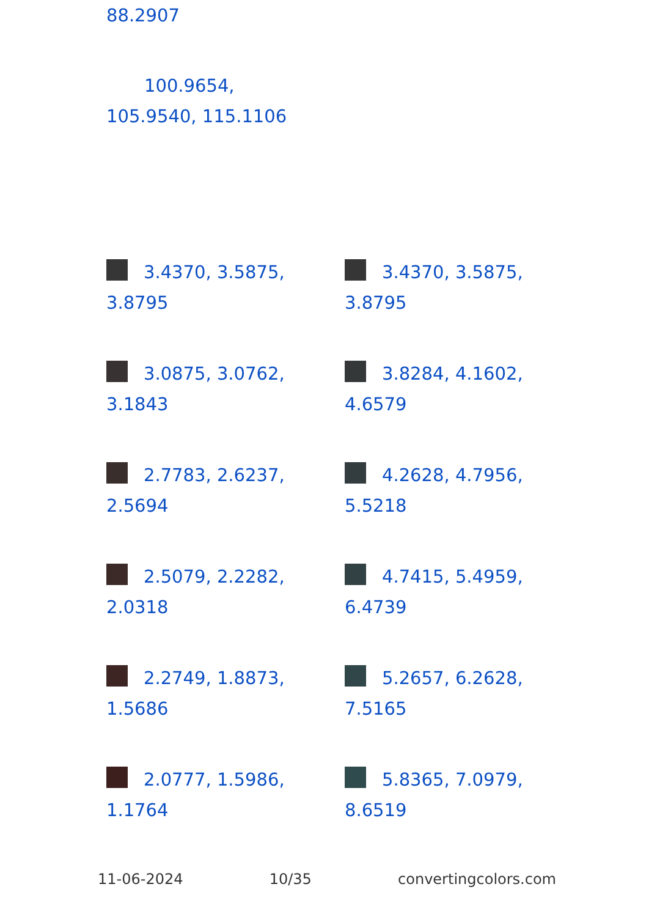88.2907
100.9654, 105.9540, 115.1106
3.4370, 3.5875, 3.8795
3.4370, 3.5875, 3.8795
3.0875, 3.0762, 3.1843
3.8284, 4.1602, 4.6579
2.7783, 2.6237, 2.5694
4.2628, 4.7956, 5.5218
2.5079, 2.2282, 2.0318
4.7415, 5.4959, 6.4739
2.2749, 1.8873, 1.5686
5.2657, 6.2628, 7.5165
2.0777, 1.5986, 1.1764
5.8365, 7.0979, 8.6519
11-06-2024 10/35 convertingcolors.com